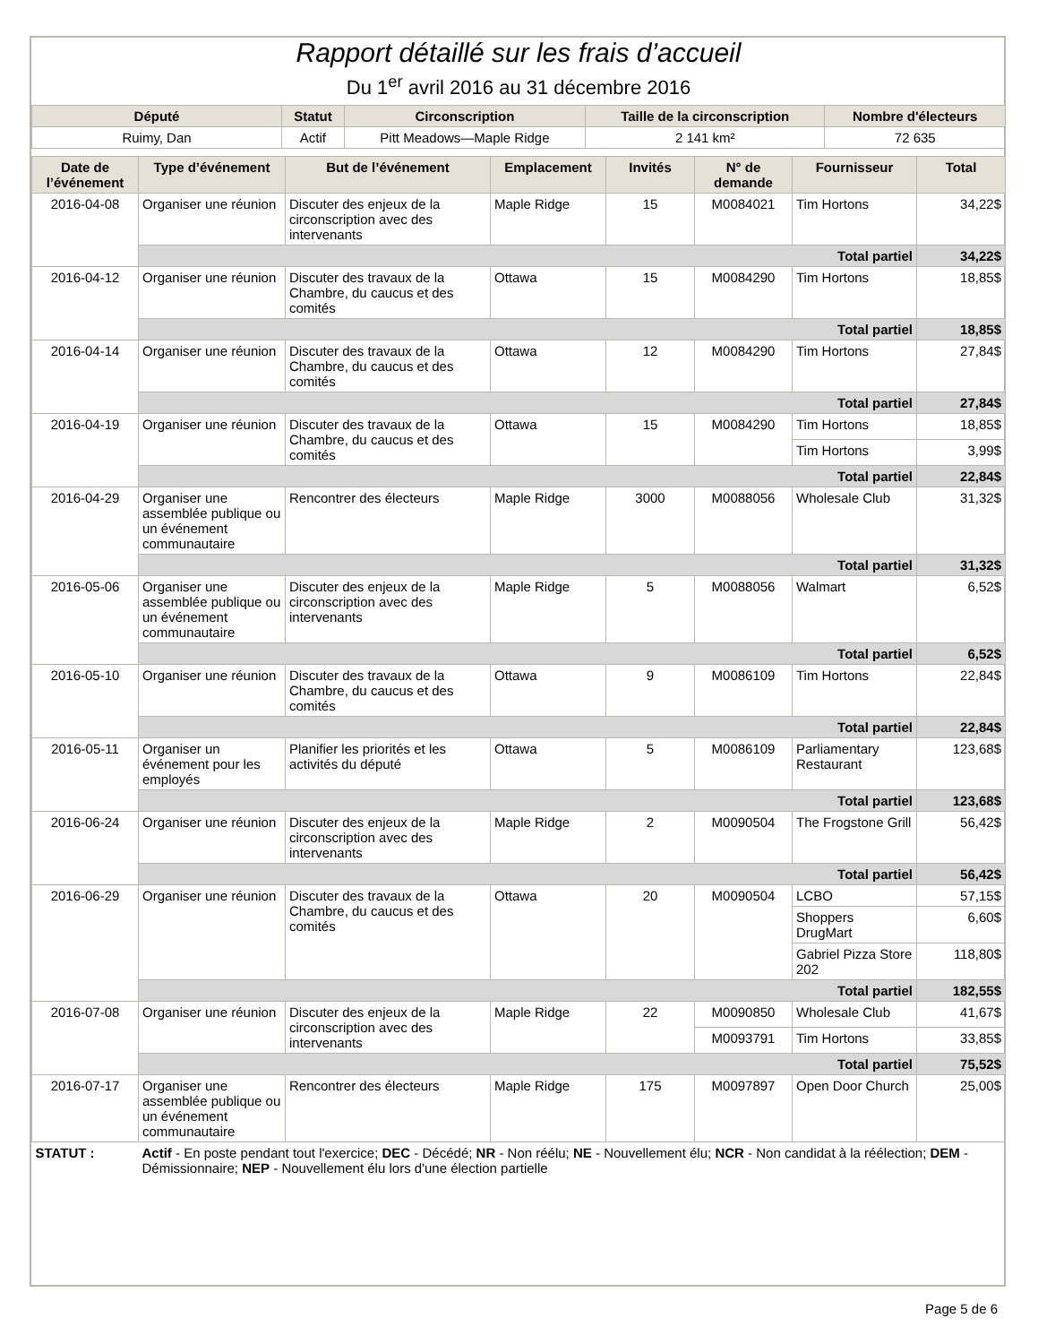Rapport détaillé sur les frais d’accueil
Du 1<sup>er</sup> avril 2016 au 31 décembre 2016
| Député | Statut | Circonscription | Taille de la circonscription | Nombre d'électeurs |
| --- | --- | --- | --- | --- |
| Ruimy, Dan | Actif | Pitt Meadows—Maple Ridge | 2 141 km² | 72 635 |
| Date de l’événement | Type d’événement | But de l’événement | Emplacement | Invités | N° de demande | Fournisseur | Total |
| --- | --- | --- | --- | --- | --- | --- | --- |
| 2016-04-08 | Organiser une réunion | Discuter des enjeux de la circonscription avec des intervenants | Maple Ridge | 15 | M0084021 | Tim Hortons | 34,22$ |
| | Total partiel | | | | | | 34,22$ |
| 2016-04-12 | Organiser une réunion | Discuter des travaux de la Chambre, du caucus et des comités | Ottawa | 15 | M0084290 | Tim Hortons | 18,85$ |
| | Total partiel | | | | | | 18,85$ |
| 2016-04-14 | Organiser une réunion | Discuter des travaux de la Chambre, du caucus et des comités | Ottawa | 12 | M0084290 | Tim Hortons | 27,84$ |
| | Total partiel | | | | | | 27,84$ |
| 2016-04-19 | Organiser une réunion | Discuter des travaux de la Chambre, du caucus et des comités | Ottawa | 15 | M0084290 | Tim Hortons | 18,85$ |
| | | | | | | Tim Hortons | 3,99$ |
| | Total partiel | | | | | | 22,84$ |
| 2016-04-29 | Organiser une assemblée publique ou un événement communautaire | Rencontrer des électeurs | Maple Ridge | 3000 | M0088056 | Wholesale Club | 31,32$ |
| | Total partiel | | | | | | 31,32$ |
| 2016-05-06 | Organiser une assemblée publique ou un événement communautaire | Discuter des enjeux de la circonscription avec des intervenants | Maple Ridge | 5 | M0088056 | Walmart | 6,52$ |
| | Total partiel | | | | | | 6,52$ |
| 2016-05-10 | Organiser une réunion | Discuter des travaux de la Chambre, du caucus et des comités | Ottawa | 9 | M0086109 | Tim Hortons | 22,84$ |
| | Total partiel | | | | | | 22,84$ |
| 2016-05-11 | Organiser un événement pour les employés | Planifier les priorités et les activités du député | Ottawa | 5 | M0086109 | Parliamentary Restaurant | 123,68$ |
| | Total partiel | | | | | | 123,68$ |
| 2016-06-24 | Organiser une réunion | Discuter des enjeux de la circonscription avec des intervenants | Maple Ridge | 2 | M0090504 | The Frogstone Grill | 56,42$ |
| | Total partiel | | | | | | 56,42$ |
| 2016-06-29 | Organiser une réunion | Discuter des travaux de la Chambre, du caucus et des comités | Ottawa | 20 | M0090504 | LCBO | 57,15$ |
| | | | | | | Shoppers DrugMart | 6,60$ |
| | | | | | | Gabriel Pizza Store 202 | 118,80$ |
| | Total partiel | | | | | | 182,55$ |
| 2016-07-08 | Organiser une réunion | Discuter des enjeux de la circonscription avec des intervenants | Maple Ridge | 22 | M0090850 | Wholesale Club | 41,67$ |
| | | | | | M0093791 | Tim Hortons | 33,85$ |
| | Total partiel | | | | | | 75,52$ |
| 2016-07-17 | Organiser une assemblée publique ou un événement communautaire | Rencontrer des électeurs | Maple Ridge | 175 | M0097897 | Open Door Church | 25,00$ |
| STATUT : | Actif - En poste pendant tout l'exercice; DEC - Décédé; NR - Non réélu; NE - Nouvellement élu; NCR - Non candidat à la réélection; DEM - Démissionnaire; NEP - Nouvellement élu lors d'une élection partielle | | | | | | |
Page 5 de 6